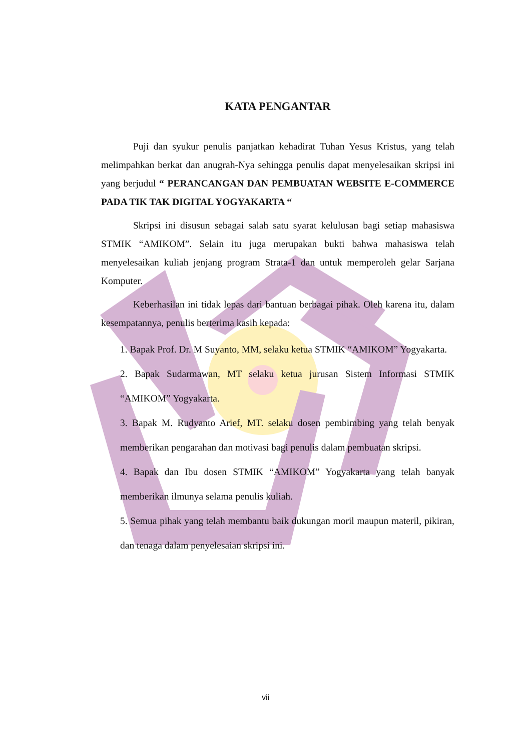KATA PENGANTAR
Puji dan syukur penulis panjatkan kehadirat Tuhan Yesus Kristus, yang telah melimpahkan berkat dan anugrah-Nya sehingga penulis dapat menyelesaikan skripsi ini yang berjudul “ PERANCANGAN DAN PEMBUATAN WEBSITE E-COMMERCE PADA TIK TAK DIGITAL YOGYAKARTA “
Skripsi ini disusun sebagai salah satu syarat kelulusan bagi setiap mahasiswa STMIK “AMIKOM”. Selain itu juga merupakan bukti bahwa mahasiswa telah menyelesaikan kuliah jenjang program Strata-1 dan untuk memperoleh gelar Sarjana Komputer.
Keberhasilan ini tidak lepas dari bantuan berbagai pihak. Oleh karena itu, dalam kesempatannya, penulis berterima kasih kepada:
1. Bapak Prof. Dr. M Suyanto, MM, selaku ketua STMIK “AMIKOM” Yogyakarta.
2. Bapak Sudarmawan, MT selaku ketua jurusan Sistem Informasi STMIK “AMIKOM” Yogyakarta.
3. Bapak M. Rudyanto Arief, MT. selaku dosen pembimbing yang telah benyak memberikan pengarahan dan motivasi bagi penulis dalam pembuatan skripsi.
4. Bapak dan Ibu dosen STMIK “AMIKOM” Yogyakarta yang telah banyak memberikan ilmunya selama penulis kuliah.
5. Semua pihak yang telah membantu baik dukungan moril maupun materil, pikiran, dan tenaga dalam penyelesaian skripsi ini.
vii